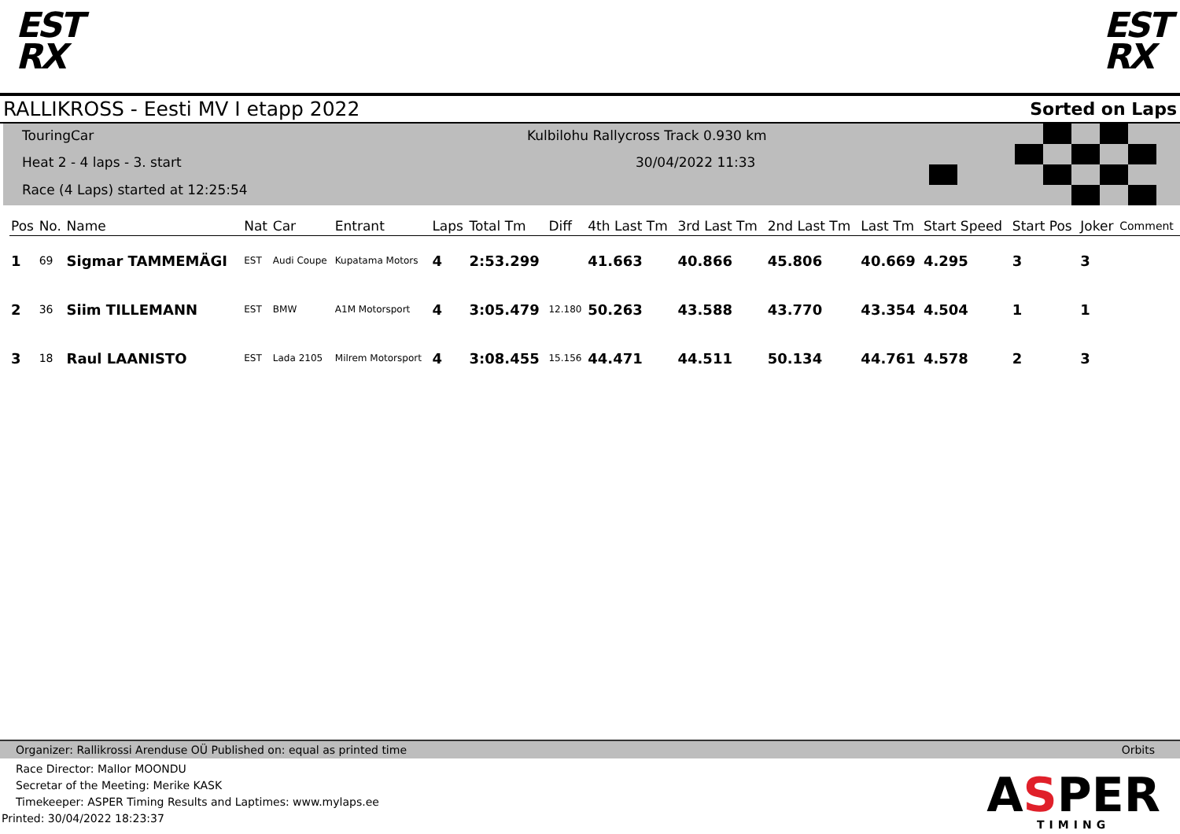EST
RX
EST
RX
RALLIKROSS - Eesti MV I etapp 2022 Sorted on Laps
TouringCar
Heat 2 - 4 laps - 3. start
Race (4 Laps) started at 12:25:54
Kulbilohu Rallycross Track 0.930 km
30/04/2022 11:33
| Pos | No. | Name | Nat | Car | Entrant | Laps | Total Tm | Diff | 4th Last Tm | 3rd Last Tm | 2nd Last Tm | Last Tm | Start Speed | Start Pos | Joker | Comment |
| --- | --- | --- | --- | --- | --- | --- | --- | --- | --- | --- | --- | --- | --- | --- | --- | --- |
| 1 | 69 | Sigmar TAMMEMÄGI | EST | Audi Coupe | Kupatama Motors | 4 | 2:53.299 | | 41.663 | 40.866 | 45.806 | 40.669 | 4.295 | 3 | 3 | |
| 2 | 36 | Siim TILLEMANN | EST | BMW | A1M Motorsport | 4 | 3:05.479 | 12.180 | 50.263 | 43.588 | 43.770 | 43.354 | 4.504 | 1 | 1 | |
| 3 | 18 | Raul LAANISTO | EST | Lada 2105 | Milrem Motorsport | 4 | 3:08.455 | 15.156 | 44.471 | 44.511 | 50.134 | 44.761 | 4.578 | 2 | 3 | |
Organizer: Rallikrossi Arenduse OÜ Published on: equal as printed time Orbits
Race Director: Mallor MOONDU
Secretar of the Meeting: Merike KASK
Timekeeper: ASPER Timing Results and Laptimes: www.mylaps.ee
Printed: 30/04/2022 18:23:37
ASPER
TIMING